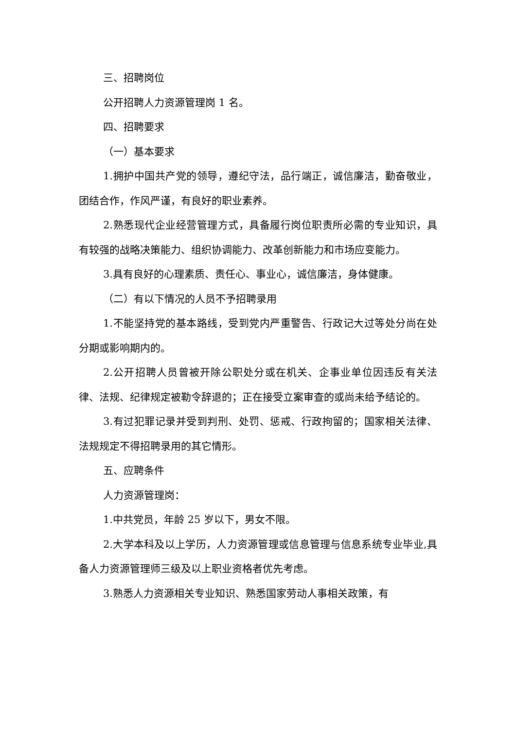三、招聘岗位
公开招聘人力资源管理岗 1 名。
四、招聘要求
（一）基本要求
1.拥护中国共产党的领导，遵纪守法，品行端正，诚信廉洁，勤奋敬业，团结合作，作风严谨，有良好的职业素养。
2.熟悉现代企业经营管理方式，具备履行岗位职责所必需的专业知识，具有较强的战略决策能力、组织协调能力、改革创新能力和市场应变能力。
3.具有良好的心理素质、责任心、事业心，诚信廉洁，身体健康。
（二）有以下情况的人员不予招聘录用
1.不能坚持党的基本路线，受到党内严重警告、行政记大过等处分尚在处分期或影响期内的。
2.公开招聘人员曾被开除公职处分或在机关、企事业单位因违反有关法律、法规、纪律规定被勒令辞退的；正在接受立案审查的或尚未给予结论的。
3.有过犯罪记录并受到判刑、处罚、惩戒、行政拘留的；国家相关法律、法规规定不得招聘录用的其它情形。
五、应聘条件
人力资源管理岗：
1.中共党员，年龄 25 岁以下，男女不限。
2.大学本科及以上学历，人力资源管理或信息管理与信息系统专业毕业,具备人力资源管理师三级及以上职业资格者优先考虑。
3.熟悉人力资源相关专业知识、熟悉国家劳动人事相关政策，有